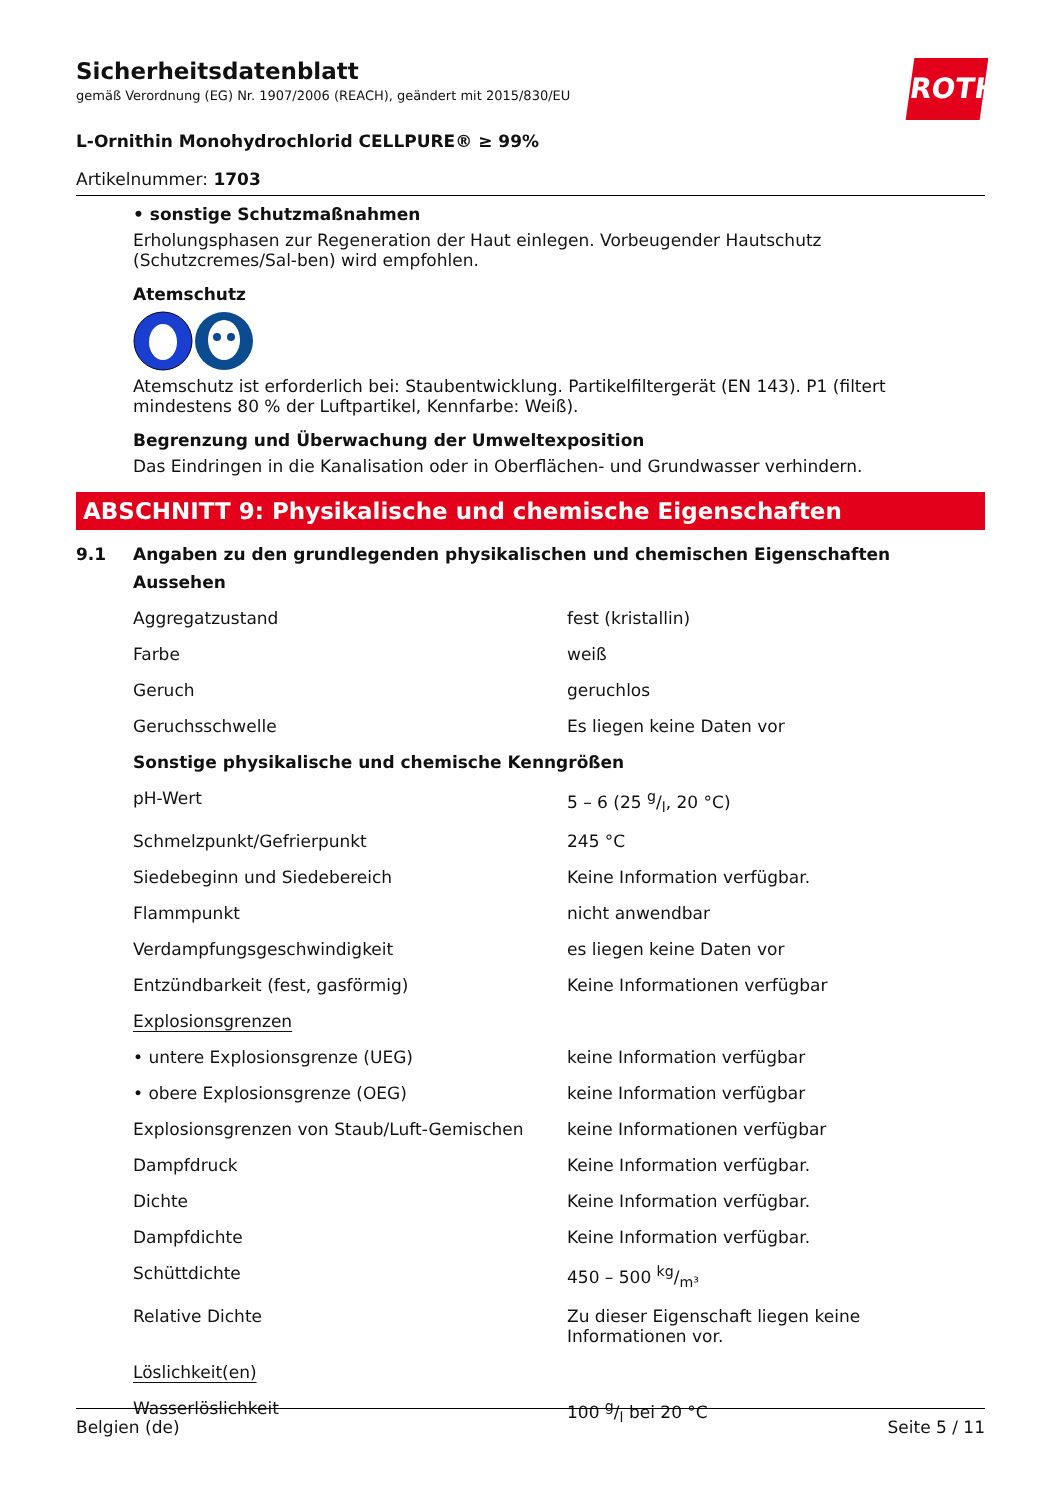ROTH
Sicherheitsdatenblatt
gemäß Verordnung (EG) Nr. 1907/2006 (REACH), geändert mit 2015/830/EU
L-Ornithin Monohydrochlorid CELLPURE® ≥ 99%
Artikelnummer: 1703
• sonstige Schutzmaßnahmen
Erholungsphasen zur Regeneration der Haut einlegen. Vorbeugender Hautschutz (Schutzcremes/Sal-ben) wird empfohlen.
Atemschutz
Atemschutz ist erforderlich bei: Staubentwicklung. Partikelfiltergerät (EN 143). P1 (filtert mindestens 80 % der Luftpartikel, Kennfarbe: Weiß).
Begrenzung und Überwachung der Umweltexposition
Das Eindringen in die Kanalisation oder in Oberflächen- und Grundwasser verhindern.
ABSCHNITT 9: Physikalische und chemische Eigenschaften
9.1 Angaben zu den grundlegenden physikalischen und chemischen Eigenschaften
| Aussehen | |
| Aggregatzustand | fest (kristallin) |
| Farbe | weiß |
| Geruch | geruchlos |
| Geruchsschwelle | Es liegen keine Daten vor |
| Sonstige physikalische und chemische Kenngrößen | |
| pH-Wert | 5 – 6 (25 g/l, 20 °C) |
| Schmelzpunkt/Gefrierpunkt | 245 °C |
| Siedebeginn und Siedebereich | Keine Information verfügbar. |
| Flammpunkt | nicht anwendbar |
| Verdampfungsgeschwindigkeit | es liegen keine Daten vor |
| Entzündbarkeit (fest, gasförmig) | Keine Informationen verfügbar |
| Explosionsgrenzen | |
| • untere Explosionsgrenze (UEG) | keine Information verfügbar |
| • obere Explosionsgrenze (OEG) | keine Information verfügbar |
| Explosionsgrenzen von Staub/Luft-Gemischen | keine Informationen verfügbar |
| Dampfdruck | Keine Information verfügbar. |
| Dichte | Keine Information verfügbar. |
| Dampfdichte | Keine Information verfügbar. |
| Schüttdichte | 450 – 500 kg/m³ |
| Relative Dichte | Zu dieser Eigenschaft liegen keine Informationen vor. |
| Löslichkeit(en) | |
| Wasserlöslichkeit | 100 g/l bei 20 °C |
Belgien (de) Seite 5 / 11